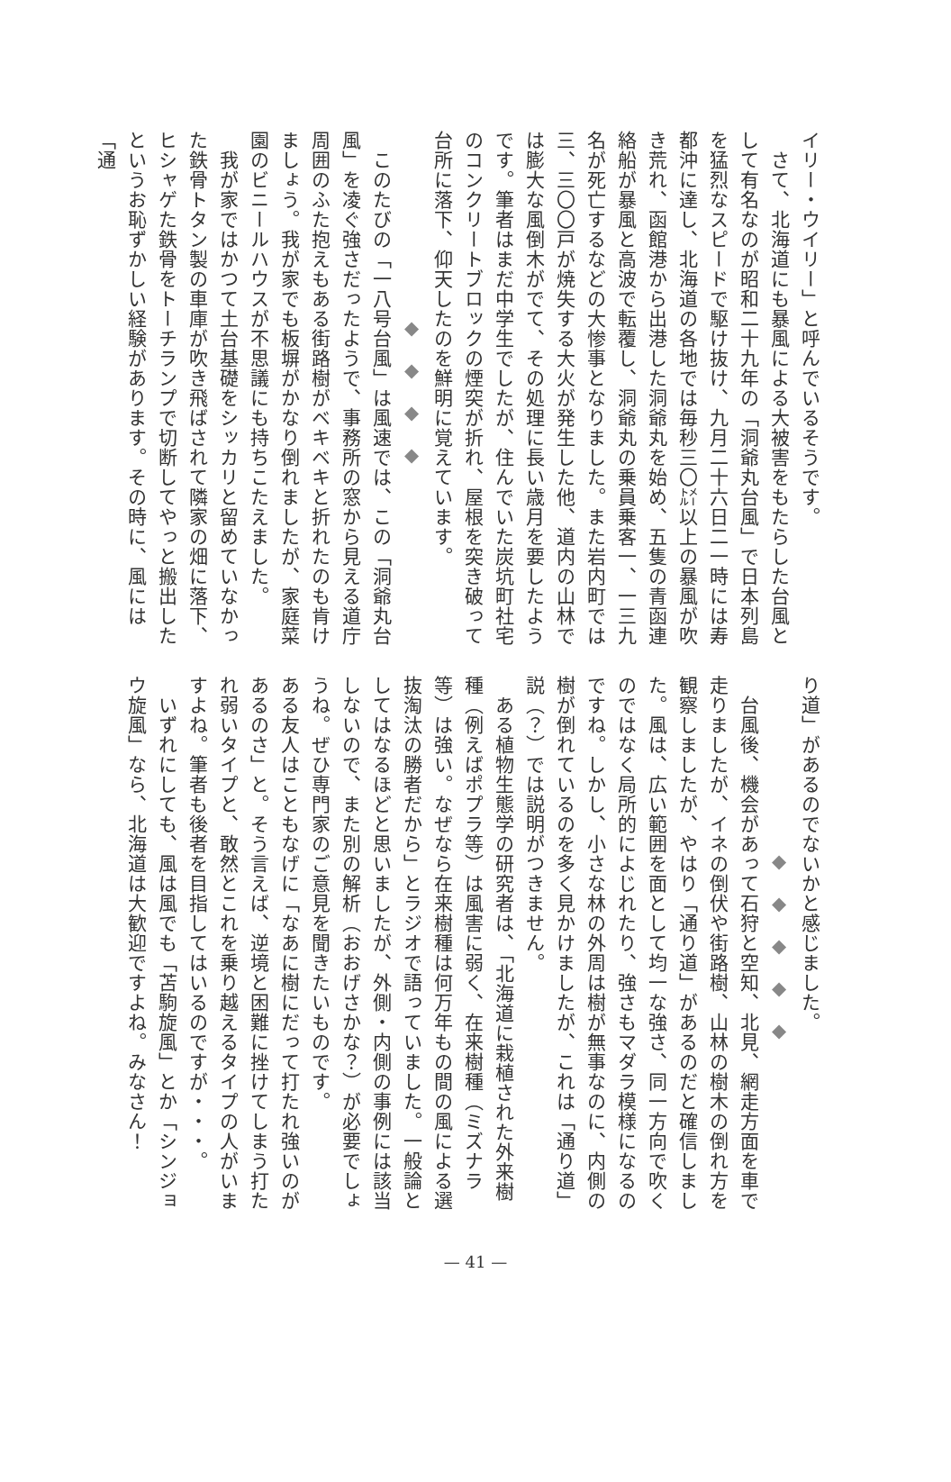イリー・ウイリー」と呼んでいるそうです。
　さて、北海道にも暴風による大被害をもたらした台風として有名なのが昭和二十九年の「洞爺丸台風」で日本列島を猛烈なスピードで駆け抜け、九月二十六日二一時には寿都沖に達し、北海道の各地では毎秒三〇㍍以上の暴風が吹き荒れ、函館港から出港した洞爺丸を始め、五隻の青函連絡船が暴風と高波で転覆し、洞爺丸の乗員乗客一、一三九名が死亡するなどの大惨事となりました。また岩内町では三、三〇〇戸が焼失する大火が発生した他、道内の山林では膨大な風倒木がでて、その処理に長い歳月を要したようです。筆者はまだ中学生でしたが、住んでいた炭坑町社宅のコンクリートブロックの煙突が折れ、屋根を突き破って台所に落下、仰天したのを鮮明に覚えています。
◆　◆　◆　◆
　このたびの「一八号台風」は風速では、この「洞爺丸台風」を凌ぐ強さだったようで、事務所の窓から見える道庁周囲のふた抱えもある街路樹がベキベキと折れたのも肯けましょう。我が家でも板塀がかなり倒れましたが、家庭菜園のビニールハウスが不思議にも持ちこたえました。
　我が家ではかつて土台基礎をシッカリと留めていなかった鉄骨トタン製の車庫が吹き飛ばされて隣家の畑に落下、ヒシャゲた鉄骨をトーチランプで切断してやっと搬出したというお恥ずかしい経験があります。その時に、風には「通
り道」があるのでないかと感じました。
◆　◆　◆　◆　◆
　台風後、機会があって石狩と空知、北見、網走方面を車で走りましたが、イネの倒伏や街路樹、山林の樹木の倒れ方を観察しましたが、やはり「通り道」があるのだと確信しました。風は、広い範囲を面として均一な強さ、同一方向で吹くのではなく局所的によじれたり、強さもマダラ模様になるのですね。しかし、小さな林の外周は樹が無事なのに、内側の樹が倒れているのを多く見かけましたが、これは「通り道」説（？）では説明がつきません。
　ある植物生態学の研究者は、「北海道に栽植された外来樹種（例えばポプラ等）は風害に弱く、在来樹種（ミズナラ等）は強い。なぜなら在来樹種は何万年もの間の風による選抜淘汰の勝者だから」とラジオで語っていました。一般論としてはなるほどと思いましたが、外側・内側の事例には該当しないので、また別の解析（おおげさかな？）が必要でしょうね。ぜひ専門家のご意見を聞きたいものです。
ある友人はこともなげに「なあに樹にだって打たれ強いのがあるのさ」と。そう言えば、逆境と困難に挫けてしまう打たれ弱いタイプと、敢然とこれを乗り越えるタイプの人がいますよね。筆者も後者を目指してはいるのですが・・・。
　いずれにしても、風は風でも「苫駒旋風」とか「シンジョウ旋風」なら、北海道は大歓迎ですよね。みなさん！
— 41 —